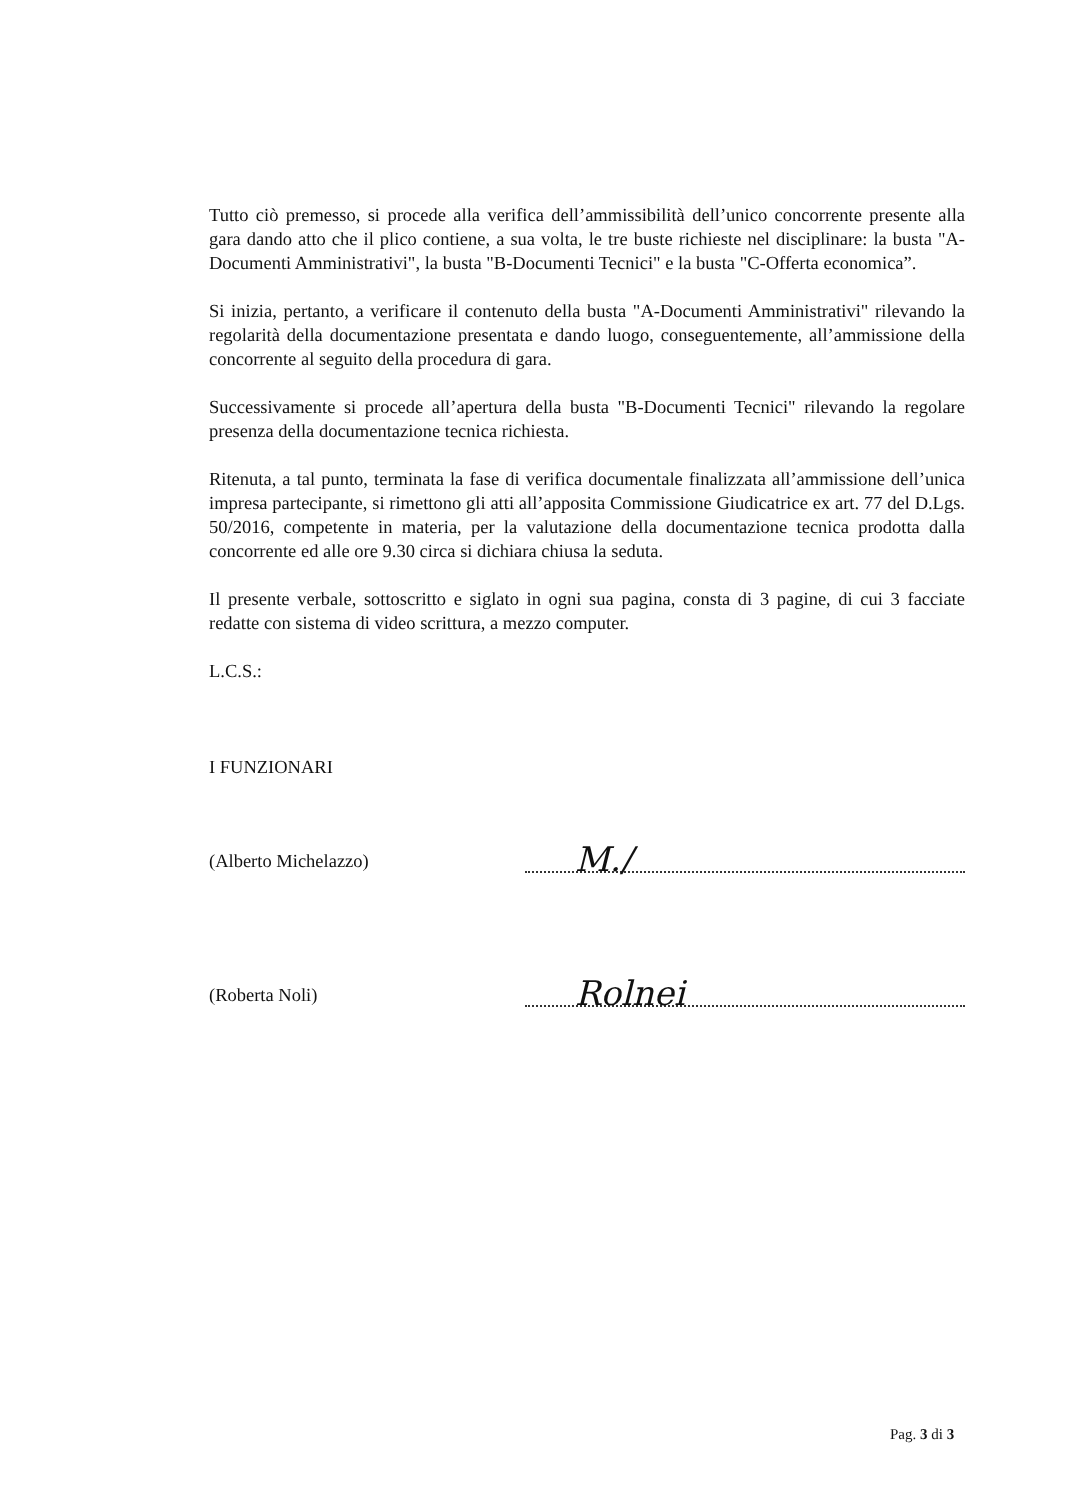Tutto ciò premesso, si procede alla verifica dell’ammissibilità dell’unico concorrente presente alla gara dando atto che il plico contiene, a sua volta, le tre buste richieste nel disciplinare: la busta "A-Documenti Amministrativi", la busta "B-Documenti Tecnici" e la busta "C-Offerta economica”.
Si inizia, pertanto, a verificare il contenuto della busta "A-Documenti Amministrativi" rilevando la regolarità della documentazione presentata e dando luogo, conseguentemente, all’ammissione della concorrente al seguito della procedura di gara.
Successivamente si procede all’apertura della busta "B-Documenti Tecnici" rilevando la regolare presenza della documentazione tecnica richiesta.
Ritenuta, a tal punto, terminata la fase di verifica documentale finalizzata all’ammissione dell’unica impresa partecipante, si rimettono gli atti all’apposita Commissione Giudicatrice ex art. 77 del D.Lgs. 50/2016, competente in materia, per la valutazione della documentazione tecnica prodotta dalla concorrente ed alle ore 9.30 circa si dichiara chiusa la seduta.
Il presente verbale, sottoscritto e siglato in ogni sua pagina, consta di 3 pagine, di cui 3 facciate redatte con sistema di video scrittura, a mezzo computer.
L.C.S.:
I FUNZIONARI
(Alberto Michelazzo)
M./
(Roberta Noli)
Rolnei
Pag. 3 di 3